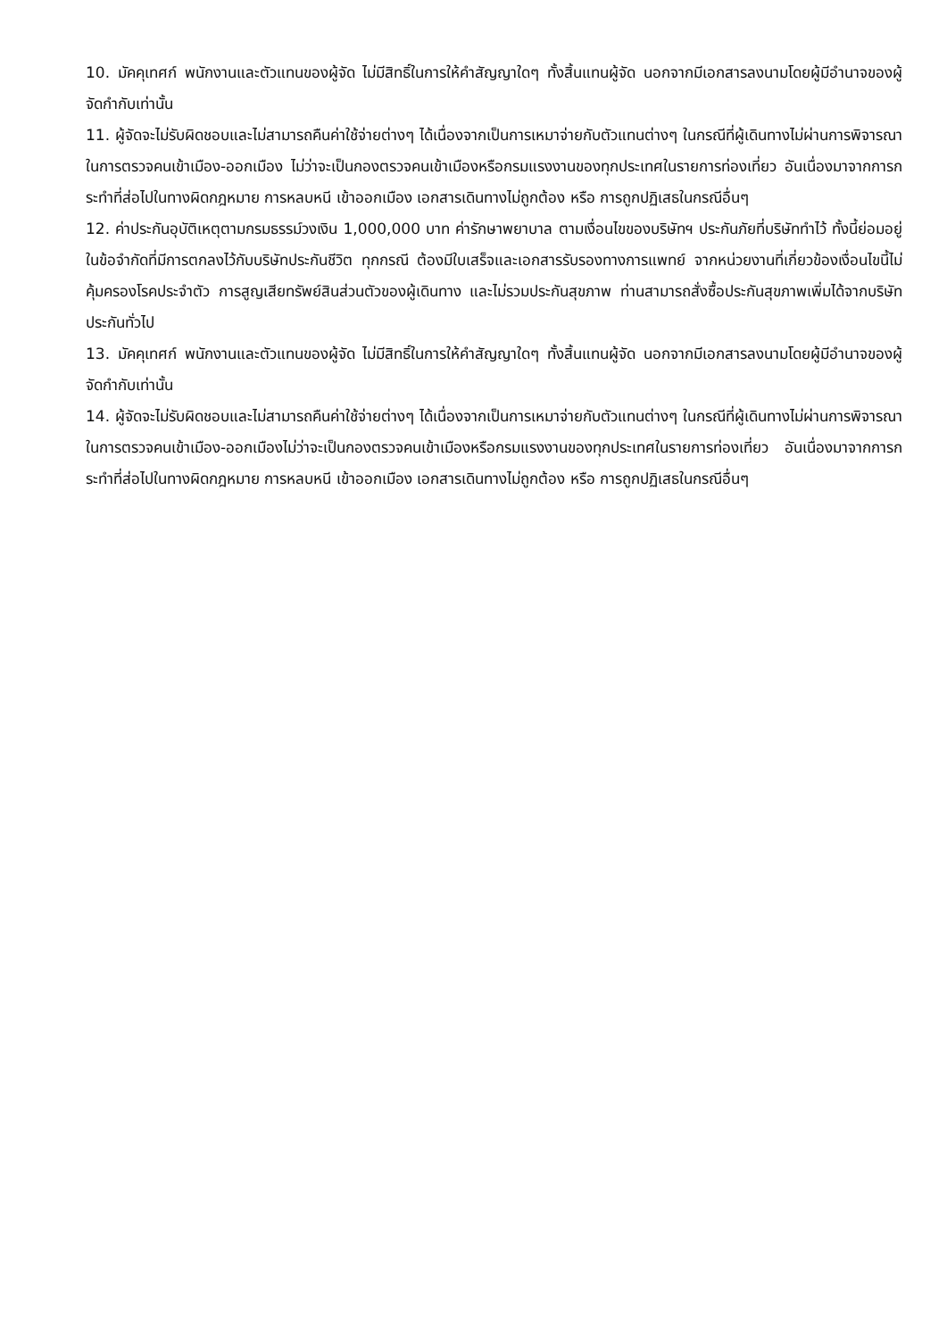10. มัคคุเทศก์ พนักงานและตัวแทนของผู้จัด ไม่มีสิทธิ์ในการให้คำสัญญาใดๆ ทั้งสิ้นแทนผู้จัด นอกจากมีเอกสารลงนามโดยผู้มีอำนาจของผู้จัดกำกับเท่านั้น
11. ผู้จัดจะไม่รับผิดชอบและไม่สามารถคืนค่าใช้จ่ายต่างๆ ได้เนื่องจากเป็นการเหมาจ่ายกับตัวแทนต่างๆ ในกรณีที่ผู้เดินทางไม่ผ่านการพิจารณาในการตรวจคนเข้าเมือง-ออกเมือง ไม่ว่าจะเป็นกองตรวจคนเข้าเมืองหรือกรมแรงงานของทุกประเทศในรายการท่องเที่ยว อันเนื่องมาจากการกระทำที่ส่อไปในทางผิดกฎหมาย การหลบหนี เข้าออกเมือง เอกสารเดินทางไม่ถูกต้อง หรือ การถูกปฏิเสธในกรณีอื่นๆ
12. ค่าประกันอุบัติเหตุตามกรมธรรม์วงเงิน 1,000,000 บาท ค่ารักษาพยาบาล ตามเงื่อนไขของบริษัทฯ ประกันภัยที่บริษัททำไว้ ทั้งนี้ย่อมอยู่ในข้อจำกัดที่มีการตกลงไว้กับบริษัทประกันชีวิต ทุกกรณี ต้องมีใบเสร็จและเอกสารรับรองทางการแพทย์ จากหน่วยงานที่เกี่ยวข้องเงื่อนไขนี้ไม่คุ้มครองโรคประจำตัว การสูญเสียทรัพย์สินส่วนตัวของผู้เดินทาง และไม่รวมประกันสุขภาพ ท่านสามารถสั่งซื้อประกันสุขภาพเพิ่มได้จากบริษัทประกันทั่วไป
13. มัคคุเทศก์ พนักงานและตัวแทนของผู้จัด ไม่มีสิทธิ์ในการให้คำสัญญาใดๆ ทั้งสิ้นแทนผู้จัด นอกจากมีเอกสารลงนามโดยผู้มีอำนาจของผู้จัดกำกับเท่านั้น
14. ผู้จัดจะไม่รับผิดชอบและไม่สามารถคืนค่าใช้จ่ายต่างๆ ได้เนื่องจากเป็นการเหมาจ่ายกับตัวแทนต่างๆ ในกรณีที่ผู้เดินทางไม่ผ่านการพิจารณาในการตรวจคนเข้าเมือง-ออกเมืองไม่ว่าจะเป็นกองตรวจคนเข้าเมืองหรือกรมแรงงานของทุกประเทศในรายการท่องเที่ยว อันเนื่องมาจากการกระทำที่ส่อไปในทางผิดกฎหมาย การหลบหนี เข้าออกเมือง เอกสารเดินทางไม่ถูกต้อง หรือ การถูกปฏิเสธในกรณีอื่นๆ